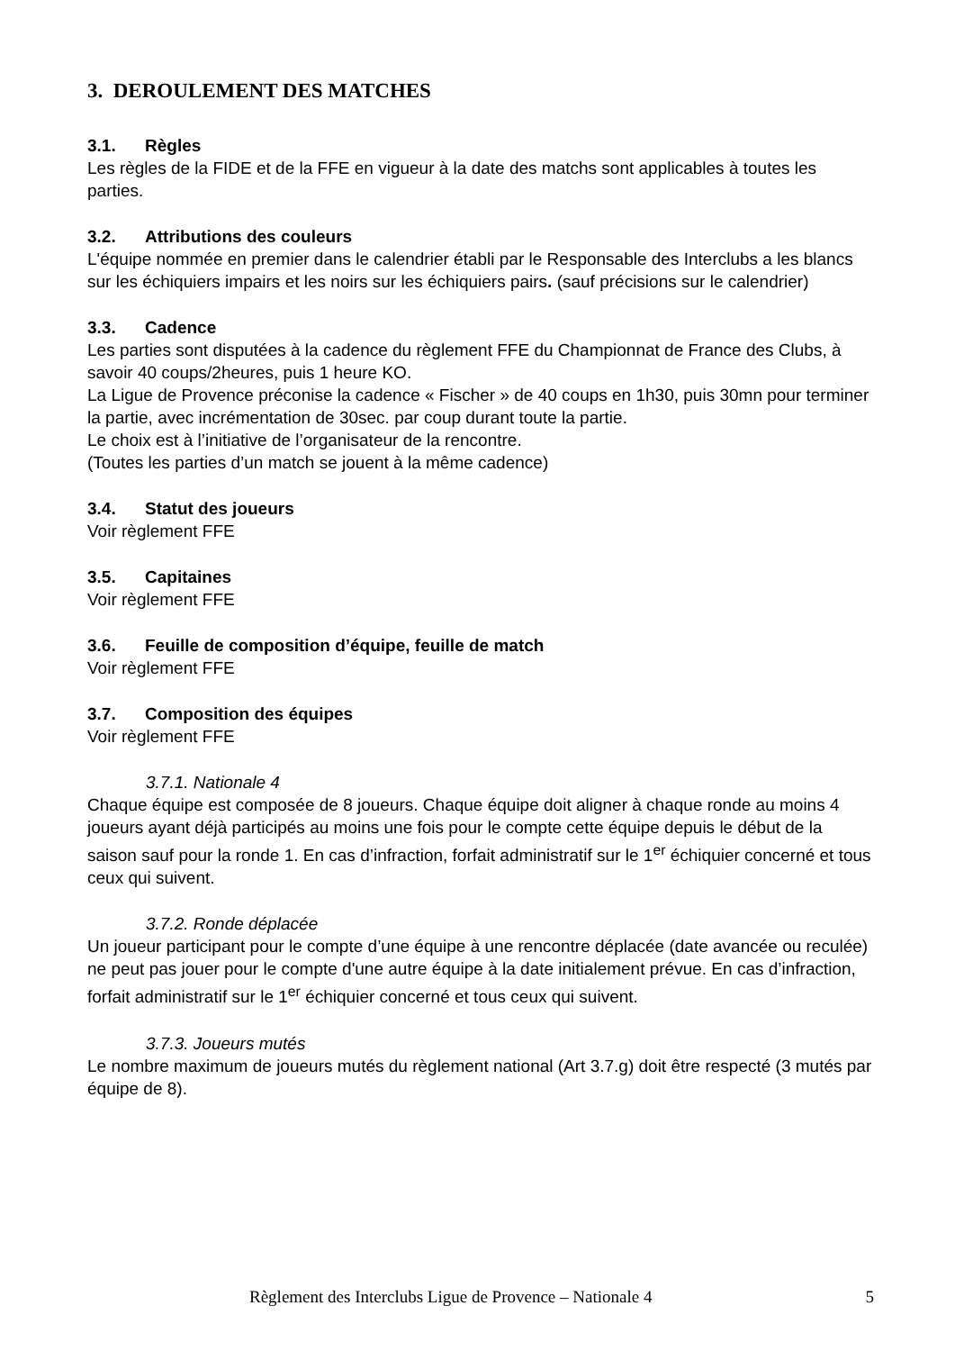3. DEROULEMENT DES MATCHES
3.1. Règles
Les règles de la FIDE et de la FFE en vigueur à la date des matchs sont applicables à toutes les parties.
3.2. Attributions des couleurs
L'équipe nommée en premier dans le calendrier établi par le Responsable des Interclubs a les blancs sur les échiquiers impairs et les noirs sur les échiquiers pairs. (sauf précisions sur le calendrier)
3.3. Cadence
Les parties sont disputées à la cadence du règlement FFE du Championnat de France des Clubs, à savoir 40 coups/2heures, puis 1 heure KO.
La Ligue de Provence préconise la cadence « Fischer » de 40 coups en 1h30, puis 30mn pour terminer la partie, avec incrémentation de 30sec. par coup durant toute la partie.
Le choix est à l’initiative de l’organisateur de la rencontre.
(Toutes les parties d’un match se jouent à la même cadence)
3.4. Statut des joueurs
Voir règlement FFE
3.5. Capitaines
Voir règlement FFE
3.6. Feuille de composition d’équipe, feuille de match
Voir règlement FFE
3.7. Composition des équipes
Voir règlement FFE
3.7.1. Nationale 4
Chaque équipe est composée de 8 joueurs. Chaque équipe doit aligner à chaque ronde au moins 4 joueurs ayant déjà participés au moins une fois pour le compte cette équipe depuis le début de la saison sauf pour la ronde 1. En cas d’infraction, forfait administratif sur le 1<sup>er</sup> échiquier concerné et tous ceux qui suivent.
3.7.2. Ronde déplacée
Un joueur participant pour le compte d’une équipe à une rencontre déplacée (date avancée ou reculée) ne peut pas jouer pour le compte d'une autre équipe à la date initialement prévue. En cas d’infraction, forfait administratif sur le 1<sup>er</sup> échiquier concerné et tous ceux qui suivent.
3.7.3. Joueurs mutés
Le nombre maximum de joueurs mutés du règlement national (Art 3.7.g) doit être respecté (3 mutés par équipe de 8).
Règlement des Interclubs Ligue de Provence – Nationale 4 5